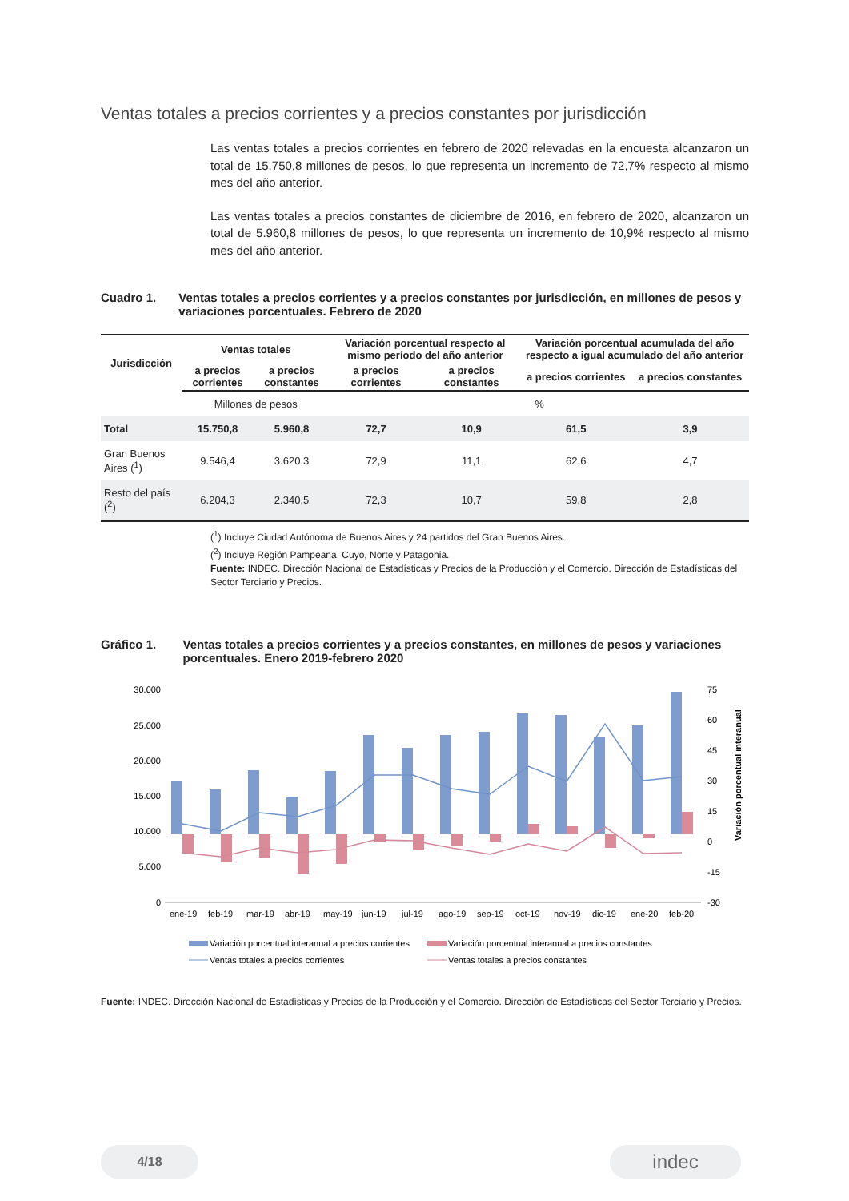Ventas totales a precios corrientes y a precios constantes por jurisdicción
Las ventas totales a precios corrientes en febrero de 2020 relevadas en la encuesta alcanzaron un total de 15.750,8 millones de pesos, lo que representa un incremento de 72,7% respecto al mismo mes del año anterior.
Las ventas totales a precios constantes de diciembre de 2016, en febrero de 2020, alcanzaron un total de 5.960,8 millones de pesos, lo que representa un incremento de 10,9% respecto al mismo mes del año anterior.
Cuadro 1. Ventas totales a precios corrientes y a precios constantes por jurisdicción, en millones de pesos y variaciones porcentuales. Febrero de 2020
| Jurisdicción | Ventas totales | | Variación porcentual respecto al mismo período del año anterior | | Variación porcentual acumulada del año respecto a igual acumulado del año anterior | |
| --- | --- | --- | --- | --- | --- | --- |
| | a precios corrientes | a precios constantes | a precios corrientes | a precios constantes | a precios corrientes | a precios constantes |
| | Millones de pesos | | % | | | |
| Total | 15.750,8 | 5.960,8 | 72,7 | 10,9 | 61,5 | 3,9 |
| Gran Buenos Aires (<sup>1</sup>) | 9.546,4 | 3.620,3 | 72,9 | 11,1 | 62,6 | 4,7 |
| Resto del país (<sup>2</sup>) | 6.204,3 | 2.340,5 | 72,3 | 10,7 | 59,8 | 2,8 |
(<sup>1</sup>) Incluye Ciudad Autónoma de Buenos Aires y 24 partidos del Gran Buenos Aires.
(<sup>2</sup>) Incluye Región Pampeana, Cuyo, Norte y Patagonia.
Fuente: INDEC. Dirección Nacional de Estadísticas y Precios de la Producción y el Comercio. Dirección de Estadísticas del Sector Terciario y Precios.
Gráfico 1. Ventas totales a precios corrientes y a precios constantes, en millones de pesos y variaciones porcentuales. Enero 2019-febrero 2020
30.000
25.000
20.000
15.000
10.000
5.000
0
75
60
45
30
15
0
-15
-30
ene-19
feb-19
mar-19
abr-19
may-19
jun-19
jul-19
ago-19
sep-19
oct-19
nov-19
dic-19
ene-20
feb-20
Variación porcentual interanual
Variación porcentual interanual a precios corrientes
Variación porcentual interanual a precios constantes
Ventas totales a precios corrientes
Ventas totales a precios constantes
Fuente: INDEC. Dirección Nacional de Estadísticas y Precios de la Producción y el Comercio. Dirección de Estadísticas del Sector Terciario y Precios.
4/18 indec